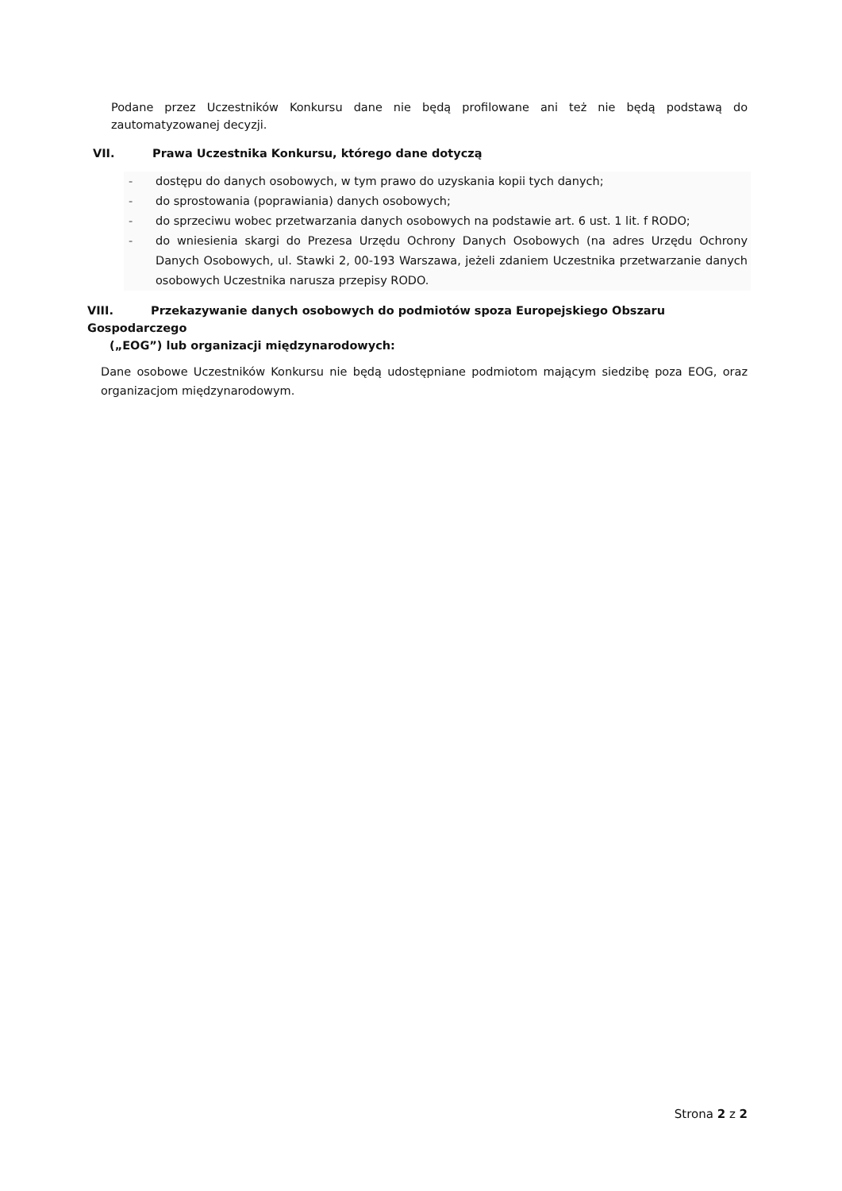Podane przez Uczestników Konkursu dane nie będą profilowane ani też nie będą podstawą do zautomatyzowanej decyzji.
VII. Prawa Uczestnika Konkursu, którego dane dotyczą
- dostępu do danych osobowych, w tym prawo do uzyskania kopii tych danych;
- do sprostowania (poprawiania) danych osobowych;
- do sprzeciwu wobec przetwarzania danych osobowych na podstawie art. 6 ust. 1 lit. f RODO;
- do wniesienia skargi do Prezesa Urzędu Ochrony Danych Osobowych (na adres Urzędu Ochrony Danych Osobowych, ul. Stawki 2, 00-193 Warszawa, jeżeli zdaniem Uczestnika przetwarzanie danych osobowych Uczestnika narusza przepisy RODO.
VIII. Przekazywanie danych osobowych do podmiotów spoza Europejskiego Obszaru Gospodarczego
(„EOG”) lub organizacji międzynarodowych:
Dane osobowe Uczestników Konkursu nie będą udostępniane podmiotom mającym siedzibę poza EOG, oraz organizacjom międzynarodowym.
Strona 2 z 2